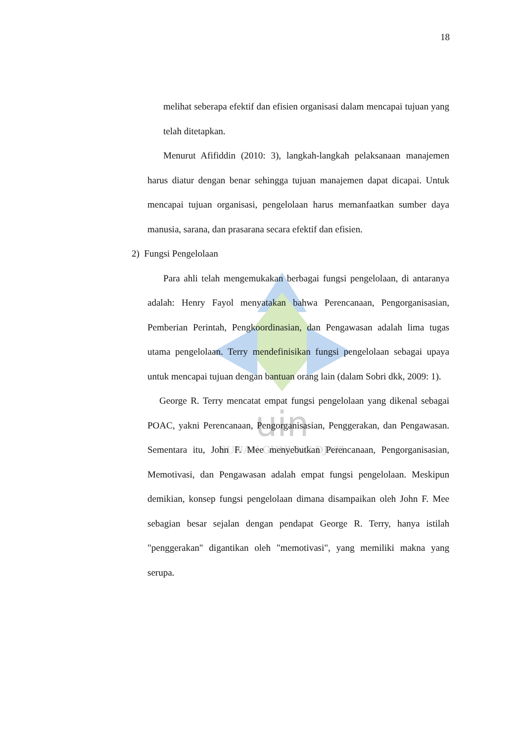uin
SUNAN GUNUNG DJATI
18
melihat seberapa efektif dan efisien organisasi dalam mencapai tujuan yang telah ditetapkan.
Menurut Afifiddin (2010: 3), langkah-langkah pelaksanaan manajemen harus diatur dengan benar sehingga tujuan manajemen dapat dicapai. Untuk mencapai tujuan organisasi, pengelolaan harus memanfaatkan sumber daya manusia, sarana, dan prasarana secara efektif dan efisien.
2) Fungsi Pengelolaan
Para ahli telah mengemukakan berbagai fungsi pengelolaan, di antaranya adalah: Henry Fayol menyatakan bahwa Perencanaan, Pengorganisasian, Pemberian Perintah, Pengkoordinasian, dan Pengawasan adalah lima tugas utama pengelolaan. Terry mendefinisikan fungsi pengelolaan sebagai upaya untuk mencapai tujuan dengan bantuan orang lain (dalam Sobri dkk, 2009: 1).
George R. Terry mencatat empat fungsi pengelolaan yang dikenal sebagai POAC, yakni Perencanaan, Pengorganisasian, Penggerakan, dan Pengawasan. Sementara itu, John F. Mee menyebutkan Perencanaan, Pengorganisasian, Memotivasi, dan Pengawasan adalah empat fungsi pengelolaan. Meskipun demikian, konsep fungsi pengelolaan dimana disampaikan oleh John F. Mee sebagian besar sejalan dengan pendapat George R. Terry, hanya istilah "penggerakan" digantikan oleh "memotivasi", yang memiliki makna yang serupa.